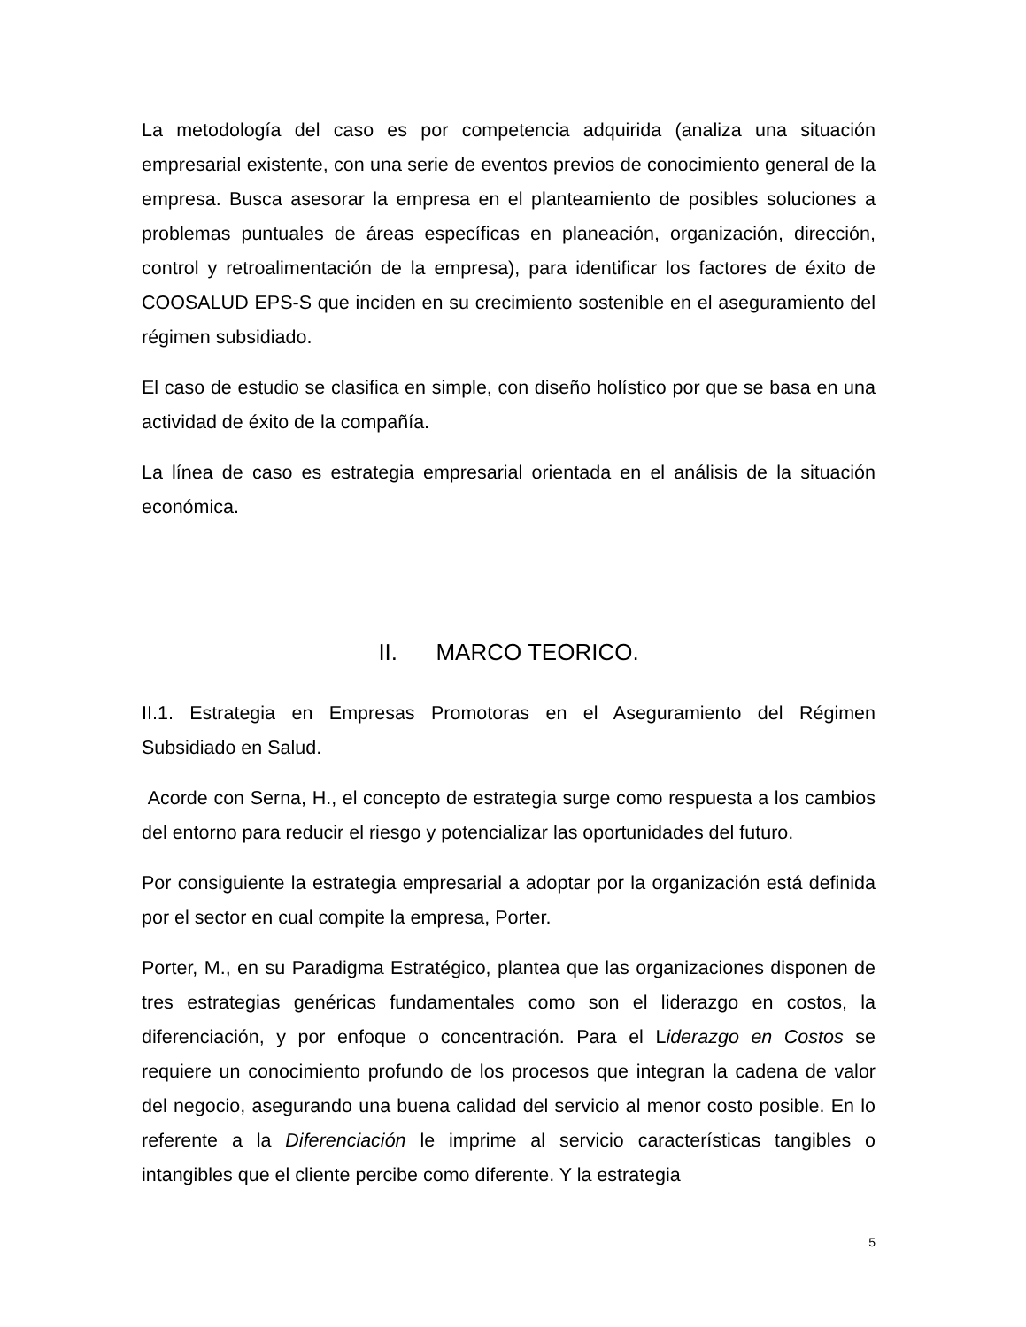La metodología del caso es por competencia adquirida (analiza una situación empresarial existente, con una serie de eventos previos de conocimiento general de la empresa. Busca asesorar la empresa en el planteamiento de posibles soluciones a problemas puntuales de áreas específicas en planeación, organización, dirección, control y retroalimentación de la empresa), para identificar los factores de éxito de COOSALUD EPS-S que inciden en su crecimiento sostenible en el aseguramiento del régimen subsidiado.
El caso de estudio se clasifica en simple, con diseño holístico por que se basa en una actividad de éxito de la compañía.
La línea de caso es estrategia empresarial orientada en el análisis de la situación económica.
II. MARCO TEORICO.
II.1. Estrategia en Empresas Promotoras en el Aseguramiento del Régimen Subsidiado en Salud.
Acorde con Serna, H., el concepto de estrategia surge como respuesta a los cambios del entorno para reducir el riesgo y potencializar las oportunidades del futuro.
Por consiguiente la estrategia empresarial a adoptar por la organización está definida por el sector en cual compite la empresa, Porter.
Porter, M., en su Paradigma Estratégico, plantea que las organizaciones disponen de tres estrategias genéricas fundamentales como son el liderazgo en costos, la diferenciación, y por enfoque o concentración. Para el Liderazgo en Costos se requiere un conocimiento profundo de los procesos que integran la cadena de valor del negocio, asegurando una buena calidad del servicio al menor costo posible. En lo referente a la Diferenciación le imprime al servicio características tangibles o intangibles que el cliente percibe como diferente. Y la estrategia
5